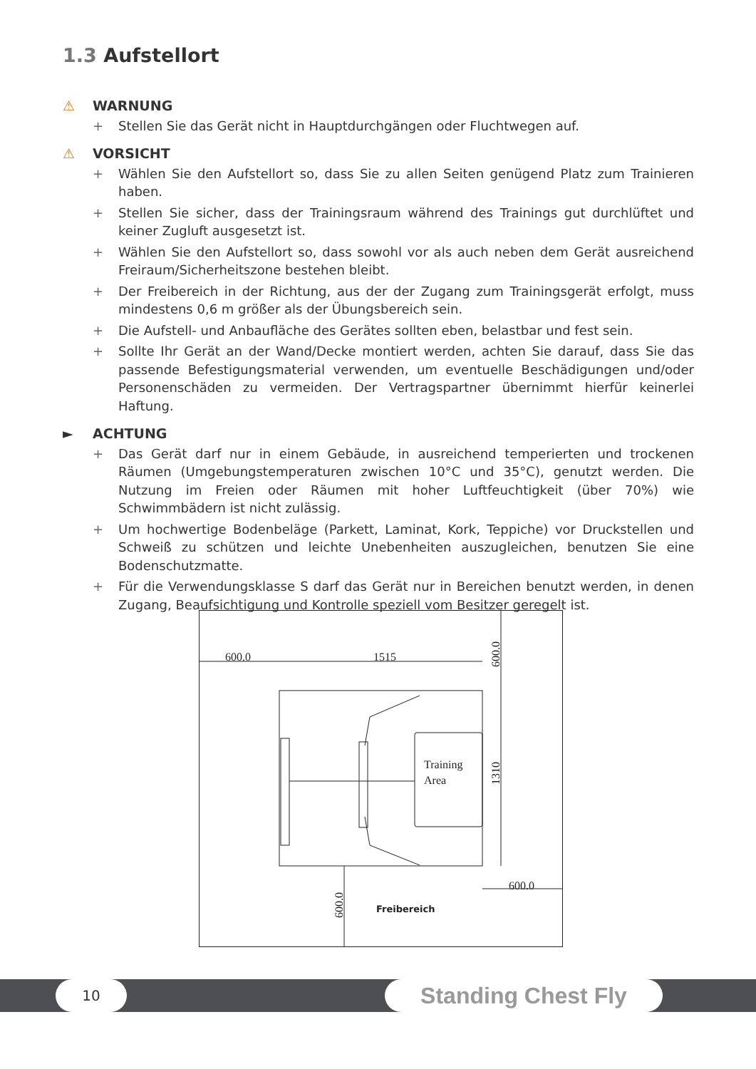1.3 Aufstellort
⚠ WARNUNG
Stellen Sie das Gerät nicht in Hauptdurchgängen oder Fluchtwegen auf.
⚠ VORSICHT
Wählen Sie den Aufstellort so, dass Sie zu allen Seiten genügend Platz zum Trainieren haben.
Stellen Sie sicher, dass der Trainingsraum während des Trainings gut durchlüftet und keiner Zugluft ausgesetzt ist.
Wählen Sie den Aufstellort so, dass sowohl vor als auch neben dem Gerät ausreichend Freiraum/Sicherheitszone bestehen bleibt.
Der Freibereich in der Richtung, aus der der Zugang zum Trainingsgerät erfolgt, muss mindestens 0,6 m größer als der Übungsbereich sein.
Die Aufstell- und Anbaufläche des Gerätes sollten eben, belastbar und fest sein.
Sollte Ihr Gerät an der Wand/Decke montiert werden, achten Sie darauf, dass Sie das passende Befestigungsmaterial verwenden, um eventuelle Beschädigungen und/oder Personenschäden zu vermeiden. Der Vertragspartner übernimmt hierfür keinerlei Haftung.
► ACHTUNG
Das Gerät darf nur in einem Gebäude, in ausreichend temperierten und trockenen Räumen (Umgebungstemperaturen zwischen 10°C und 35°C), genutzt werden. Die Nutzung im Freien oder Räumen mit hoher Luftfeuchtigkeit (über 70%) wie Schwimmbädern ist nicht zulässig.
Um hochwertige Bodenbeläge (Parkett, Laminat, Kork, Teppiche) vor Druckstellen und Schweiß zu schützen und leichte Unebenheiten auszugleichen, benutzen Sie eine Bodenschutzmatte.
Für die Verwendungsklasse S darf das Gerät nur in Bereichen benutzt werden, in denen Zugang, Beaufsichtigung und Kontrolle speziell vom Besitzer geregelt ist.
600.0
1515
600.0
Training
Area
Freibereich
600.0
1310
600.0
10 Standing Chest Fly